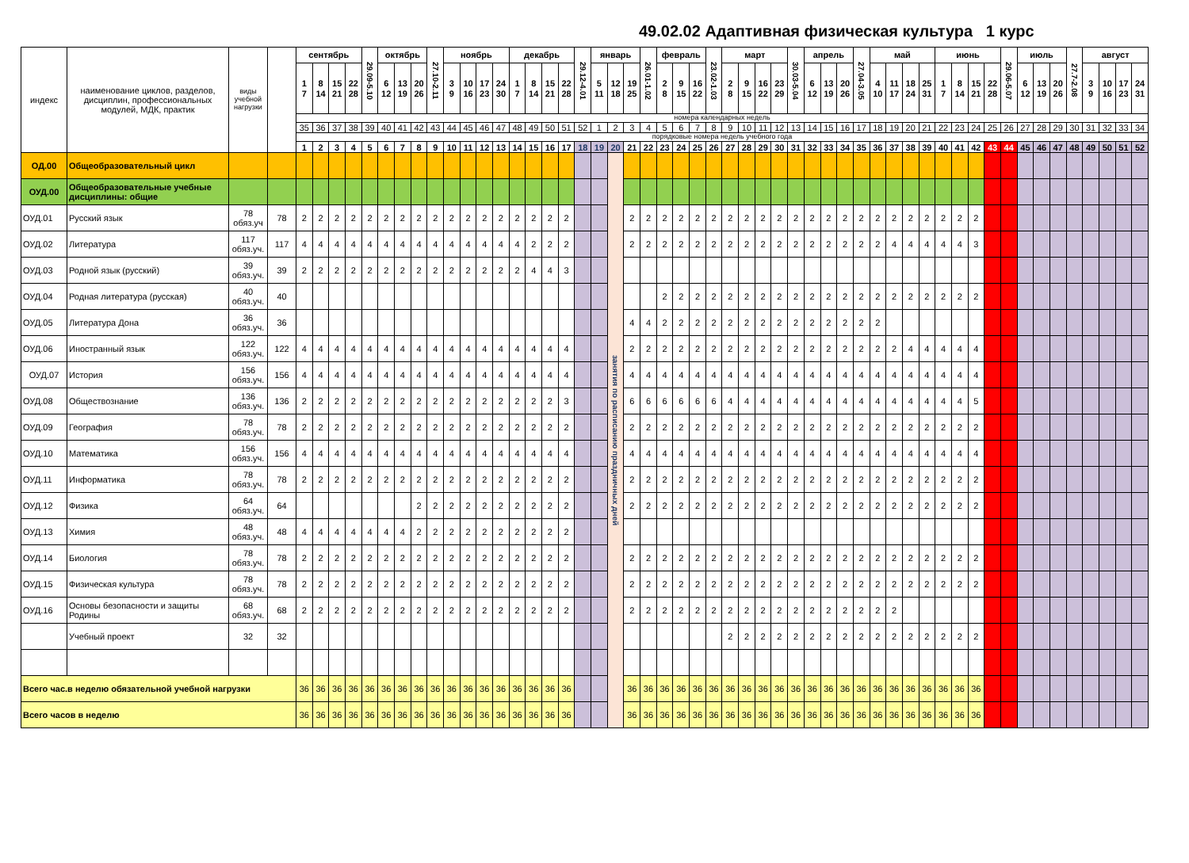49.02.02 Адаптивная физическая культура 1 курс
| индекс | наименование циклов, разделов, дисциплин, профессиональных модулей, МДК, практик | виды учебной нагрузки | | сентябрь | | | | 29.09-5.10 | октябрь | | | 27.10-2.11 | ноябрь | | | | декабрь | | | | 29.12-4.01 | январь | | | 26.01-1.02 | февраль | | | 23.02-1.03 | март | | | | 30.03-5.04 | апрель | | | 27.04-3.05 | май | | | | июнь | | | | 29.06-5.07 | июль | | | 27.7-2.08 | август | | | |
| --- | --- | --- | --- | --- | --- | --- | --- | --- | --- | --- | --- | --- | --- | --- | --- | --- | --- | --- | --- | --- | --- | --- | --- | --- | --- | --- | --- | --- | --- | --- | --- | --- | --- | --- | --- | --- | --- | --- | --- | --- | --- | --- | --- | --- | --- | --- | --- | --- | --- | --- | --- | --- | --- | --- | --- |
| | | | | 1 7 | 8 14 | 15 21 | 22 28 | | 6 12 | 13 19 | 20 26 | | 3 9 | 10 16 | 17 23 | 24 30 | 1 7 | 8 14 | 15 21 | 22 28 | | 5 11 | 12 18 | 19 25 | | 2 8 | 9 15 | 16 22 | | 2 8 | 9 15 | 16 22 | 23 29 | | 6 12 | 13 19 | 20 26 | | 4 10 | 11 17 | 18 24 | 25 31 | 1 7 | 8 14 | 15 21 | 22 28 | | 6 12 | 13 19 | 20 26 | | 3 9 | 10 16 | 17 23 | 24 31 |
| | | | | номера календарных недель | | | | | | | | | | | | | | | | | | | | | | | | | | | | | | | | | | | | | | | | | | | | | | | | | | | |
| | | | | 35 | 36 | 37 | 38 | 39 | 40 | 41 | 42 | 43 | 44 | 45 | 46 | 47 | 48 | 49 | 50 | 51 | 52 | 1 | 2 | 3 | 4 | 5 | 6 | 7 | 8 | 9 | 10 | 11 | 12 | 13 | 14 | 15 | 16 | 17 | 18 | 19 | 20 | 21 | 22 | 23 | 24 | 25 | 26 | 27 | 28 | 29 | 30 | 31 | 32 | 33 | 34 |
| | | | | порядковые номера недель учебного года | | | | | | | | | | | | | | | | | | | | | | | | | | | | | | | | | | | | | | | | | | | | | | | | | | | |
| | | | | 1 | 2 | 3 | 4 | 5 | 6 | 7 | 8 | 9 | 10 | 11 | 12 | 13 | 14 | 15 | 16 | 17 | 18 | 19 | 20 | 21 | 22 | 23 | 24 | 25 | 26 | 27 | 28 | 29 | 30 | 31 | 32 | 33 | 34 | 35 | 36 | 37 | 38 | 39 | 40 | 41 | 42 | 43 | 44 | 45 | 46 | 47 | 48 | 49 | 50 | 51 | 52 |
| ОД.00 | Общеобразовательный цикл | | | | | | | | | | | | | | | | | | | | | | занятия по расписанию праздничных дней | | | | | | | | | | | | | | | | | | | | | | | | | | | | | | | | |
| ОУД.00 | Общеобразовательные учебные дисциплины: общие | | | | | | | | | | | | | | | | | | | | | | | | | | | | | | | | | | | | | | | | | | | | | | | | | | | | | | |
| ОУД.01 | Русский язык | 78 обяз.уч | 78 | 2 | 2 | 2 | 2 | 2 | 2 | 2 | 2 | 2 | 2 | 2 | 2 | 2 | 2 | 2 | 2 | 2 | | | | 2 | 2 | 2 | 2 | 2 | 2 | 2 | 2 | 2 | 2 | 2 | 2 | 2 | 2 | 2 | 2 | 2 | 2 | 2 | 2 | 2 | 2 | | | | | | | | | | |
| ОУД.02 | Литература | 117 обяз.уч. | 117 | 4 | 4 | 4 | 4 | 4 | 4 | 4 | 4 | 4 | 4 | 4 | 4 | 4 | 4 | 2 | 2 | 2 | | | | 2 | 2 | 2 | 2 | 2 | 2 | 2 | 2 | 2 | 2 | 2 | 2 | 2 | 2 | 2 | 2 | 4 | 4 | 4 | 4 | 4 | 3 | | | | | | | | | | |
| ОУД.03 | Родной язык (русский) | 39 обяз.уч. | 39 | 2 | 2 | 2 | 2 | 2 | 2 | 2 | 2 | 2 | 2 | 2 | 2 | 2 | 2 | 4 | 4 | 3 | | | | | | | | | | | | | | | | | | | | | | | | | | | | | | | | | | | |
| ОУД.04 | Родная литература (русская) | 40 обяз.уч. | 40 | | | | | | | | | | | | | | | | | | | | | | | 2 | 2 | 2 | 2 | 2 | 2 | 2 | 2 | 2 | 2 | 2 | 2 | 2 | 2 | 2 | 2 | 2 | 2 | 2 | 2 | | | | | | | | | | |
| ОУД.05 | Литература Дона | 36 обяз.уч. | 36 | | | | | | | | | | | | | | | | | | | | | 4 | 4 | 2 | 2 | 2 | 2 | 2 | 2 | 2 | 2 | 2 | 2 | 2 | 2 | 2 | 2 | | | | | | | | | | | | | | | | |
| ОУД.06 | Иностранный язык | 122 обяз.уч. | 122 | 4 | 4 | 4 | 4 | 4 | 4 | 4 | 4 | 4 | 4 | 4 | 4 | 4 | 4 | 4 | 4 | 4 | | | | 2 | 2 | 2 | 2 | 2 | 2 | 2 | 2 | 2 | 2 | 2 | 2 | 2 | 2 | 2 | 2 | 2 | 4 | 4 | 4 | 4 | 4 | | | | | | | | | | |
| ОУД.07 | История | 156 обяз.уч. | 156 | 4 | 4 | 4 | 4 | 4 | 4 | 4 | 4 | 4 | 4 | 4 | 4 | 4 | 4 | 4 | 4 | 4 | | | | 4 | 4 | 4 | 4 | 4 | 4 | 4 | 4 | 4 | 4 | 4 | 4 | 4 | 4 | 4 | 4 | 4 | 4 | 4 | 4 | 4 | 4 | | | | | | | | | | |
| ОУД.08 | Обществознание | 136 обяз.уч. | 136 | 2 | 2 | 2 | 2 | 2 | 2 | 2 | 2 | 2 | 2 | 2 | 2 | 2 | 2 | 2 | 2 | 3 | | | | 6 | 6 | 6 | 6 | 6 | 6 | 4 | 4 | 4 | 4 | 4 | 4 | 4 | 4 | 4 | 4 | 4 | 4 | 4 | 4 | 4 | 5 | | | | | | | | | | |
| ОУД.09 | География | 78 обяз.уч. | 78 | 2 | 2 | 2 | 2 | 2 | 2 | 2 | 2 | 2 | 2 | 2 | 2 | 2 | 2 | 2 | 2 | 2 | | | | 2 | 2 | 2 | 2 | 2 | 2 | 2 | 2 | 2 | 2 | 2 | 2 | 2 | 2 | 2 | 2 | 2 | 2 | 2 | 2 | 2 | 2 | | | | | | | | | | |
| ОУД.10 | Математика | 156 обяз.уч. | 156 | 4 | 4 | 4 | 4 | 4 | 4 | 4 | 4 | 4 | 4 | 4 | 4 | 4 | 4 | 4 | 4 | 4 | | | | 4 | 4 | 4 | 4 | 4 | 4 | 4 | 4 | 4 | 4 | 4 | 4 | 4 | 4 | 4 | 4 | 4 | 4 | 4 | 4 | 4 | 4 | | | | | | | | | | |
| ОУД.11 | Информатика | 78 обяз.уч. | 78 | 2 | 2 | 2 | 2 | 2 | 2 | 2 | 2 | 2 | 2 | 2 | 2 | 2 | 2 | 2 | 2 | 2 | | | | 2 | 2 | 2 | 2 | 2 | 2 | 2 | 2 | 2 | 2 | 2 | 2 | 2 | 2 | 2 | 2 | 2 | 2 | 2 | 2 | 2 | 2 | | | | | | | | | | |
| ОУД.12 | Физика | 64 обяз.уч. | 64 | | | | | | | | 2 | 2 | 2 | 2 | 2 | 2 | 2 | 2 | 2 | 2 | | | | 2 | 2 | 2 | 2 | 2 | 2 | 2 | 2 | 2 | 2 | 2 | 2 | 2 | 2 | 2 | 2 | 2 | 2 | 2 | 2 | 2 | 2 | | | | | | | | | | |
| ОУД.13 | Химия | 48 обяз.уч. | 48 | 4 | 4 | 4 | 4 | 4 | 4 | 4 | 2 | 2 | 2 | 2 | 2 | 2 | 2 | 2 | 2 | 2 | | | | | | | | | | | | | | | | | | | | | | | | | | | | | | | | | | | |
| ОУД.14 | Биология | 78 обяз.уч. | 78 | 2 | 2 | 2 | 2 | 2 | 2 | 2 | 2 | 2 | 2 | 2 | 2 | 2 | 2 | 2 | 2 | 2 | | | | 2 | 2 | 2 | 2 | 2 | 2 | 2 | 2 | 2 | 2 | 2 | 2 | 2 | 2 | 2 | 2 | 2 | 2 | 2 | 2 | 2 | 2 | | | | | | | | | | |
| ОУД.15 | Физическая культура | 78 обяз.уч. | 78 | 2 | 2 | 2 | 2 | 2 | 2 | 2 | 2 | 2 | 2 | 2 | 2 | 2 | 2 | 2 | 2 | 2 | | | | 2 | 2 | 2 | 2 | 2 | 2 | 2 | 2 | 2 | 2 | 2 | 2 | 2 | 2 | 2 | 2 | 2 | 2 | 2 | 2 | 2 | 2 | | | | | | | | | | |
| ОУД.16 | Основы безопасности и защиты Родины | 68 обяз.уч. | 68 | 2 | 2 | 2 | 2 | 2 | 2 | 2 | 2 | 2 | 2 | 2 | 2 | 2 | 2 | 2 | 2 | 2 | | | | 2 | 2 | 2 | 2 | 2 | 2 | 2 | 2 | 2 | 2 | 2 | 2 | 2 | 2 | 2 | 2 | 2 | | | | | | | | | | | | | | | |
| | Учебный проект | 32 | 32 | | | | | | | | | | | | | | | | | | | | | | | | | | | 2 | 2 | 2 | 2 | 2 | 2 | 2 | 2 | 2 | 2 | 2 | 2 | 2 | 2 | 2 | 2 | | | | | | | | | | |
| Всего час.в неделю обязательной учебной нагрузки | | | | 36 | 36 | 36 | 36 | 36 | 36 | 36 | 36 | 36 | 36 | 36 | 36 | 36 | 36 | 36 | 36 | 36 | | | | 36 | 36 | 36 | 36 | 36 | 36 | 36 | 36 | 36 | 36 | 36 | 36 | 36 | 36 | 36 | 36 | 36 | 36 | 36 | 36 | 36 | 36 | | | | | | | | | | |
| Всего часов в неделю | | | | 36 | 36 | 36 | 36 | 36 | 36 | 36 | 36 | 36 | 36 | 36 | 36 | 36 | 36 | 36 | 36 | 36 | | | | 36 | 36 | 36 | 36 | 36 | 36 | 36 | 36 | 36 | 36 | 36 | 36 | 36 | 36 | 36 | 36 | 36 | 36 | 36 | 36 | 36 | 36 | | | | | | | | | | |